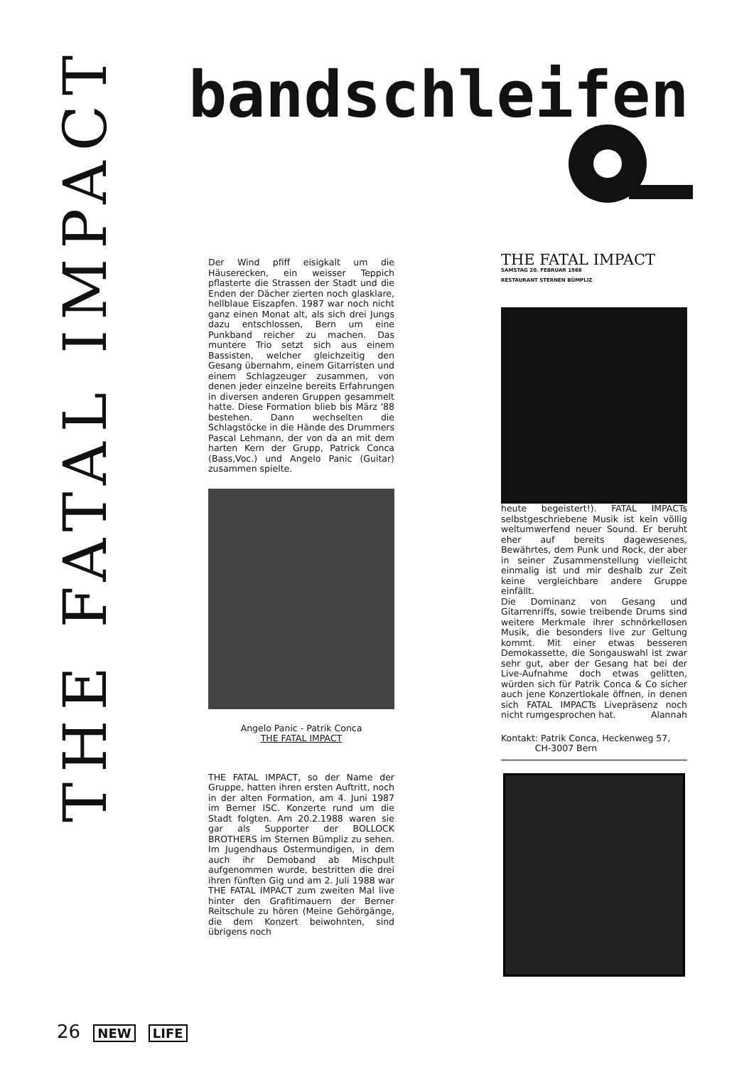THE FATAL IMPACT
bandschleifen
Der Wind pfiff eisigkalt um die Häuserecken, ein weisser Teppich pflasterte die Strassen der Stadt und die Enden der Dächer zierten noch glasklare, hellblaue Eiszapfen. 1987 war noch nicht ganz einen Monat alt, als sich drei Jungs dazu entschlossen, Bern um eine Punkband reicher zu machen. Das muntere Trio setzt sich aus einem Bassisten, welcher gleichzeitig den Gesang übernahm, einem Gitarristen und einem Schlagzeuger zusammen, von denen jeder einzelne bereits Erfahrungen in diversen anderen Gruppen gesammelt hatte. Diese Formation blieb bis März '88 bestehen. Dann wechselten die Schlagstöcke in die Hände des Drummers Pascal Lehmann, der von da an mit dem harten Kern der Grupp, Patrick Conca (Bass,Voc.) und Angelo Panic (Guitar) zusammen spielte.
Angelo Panic - Patrik Conca
THE FATAL IMPACT
THE FATAL IMPACT, so der Name der Gruppe, hatten ihren ersten Auftritt, noch in der alten Formation, am 4. Juni 1987 im Berner ISC. Konzerte rund um die Stadt folgten. Am 20.2.1988 waren sie gar als Supporter der BOLLOCK BROTHERS im Sternen Bümpliz zu sehen. Im Jugendhaus Ostermundigen, in dem auch ihr Demoband ab Mischpult aufgenommen wurde, bestritten die drei ihren fünften Gig und am 2. Juli 1988 war THE FATAL IMPACT zum zweiten Mal live hinter den Grafitimauern der Berner Reitschule zu hören (Meine Gehörgänge, die dem Konzert beiwohnten, sind übrigens noch
THE FATAL IMPACT
SAMSTAG 20. FEBRUAR 1988
RESTAURANT STERNEN BÜMPLIZ
heute begeistert!). FATAL IMPACTs selbstgeschriebene Musik ist kein völlig weltumwerfend neuer Sound. Er beruht eher auf bereits dagewesenes, Bewährtes, dem Punk und Rock, der aber in seiner Zusammenstellung vielleicht einmalig ist und mir deshalb zur Zeit keine vergleichbare andere Gruppe einfällt.
Die Dominanz von Gesang und Gitarrenriffs, sowie treibende Drums sind weitere Merkmale ihrer schnörkellosen Musik, die besonders live zur Geltung kommt. Mit einer etwas besseren Demokassette, die Songauswahl ist zwar sehr gut, aber der Gesang hat bei der Live-Aufnahme doch etwas gelitten, würden sich für Patrik Conca & Co sicher auch jene Konzertlokale öffnen, in denen sich FATAL IMPACTs Livepräsenz noch nicht rumgesprochen hat. Alannah
Kontakt: Patrik Conca, Heckenweg 57,
CH-3007 Bern
26 NEW LIFE